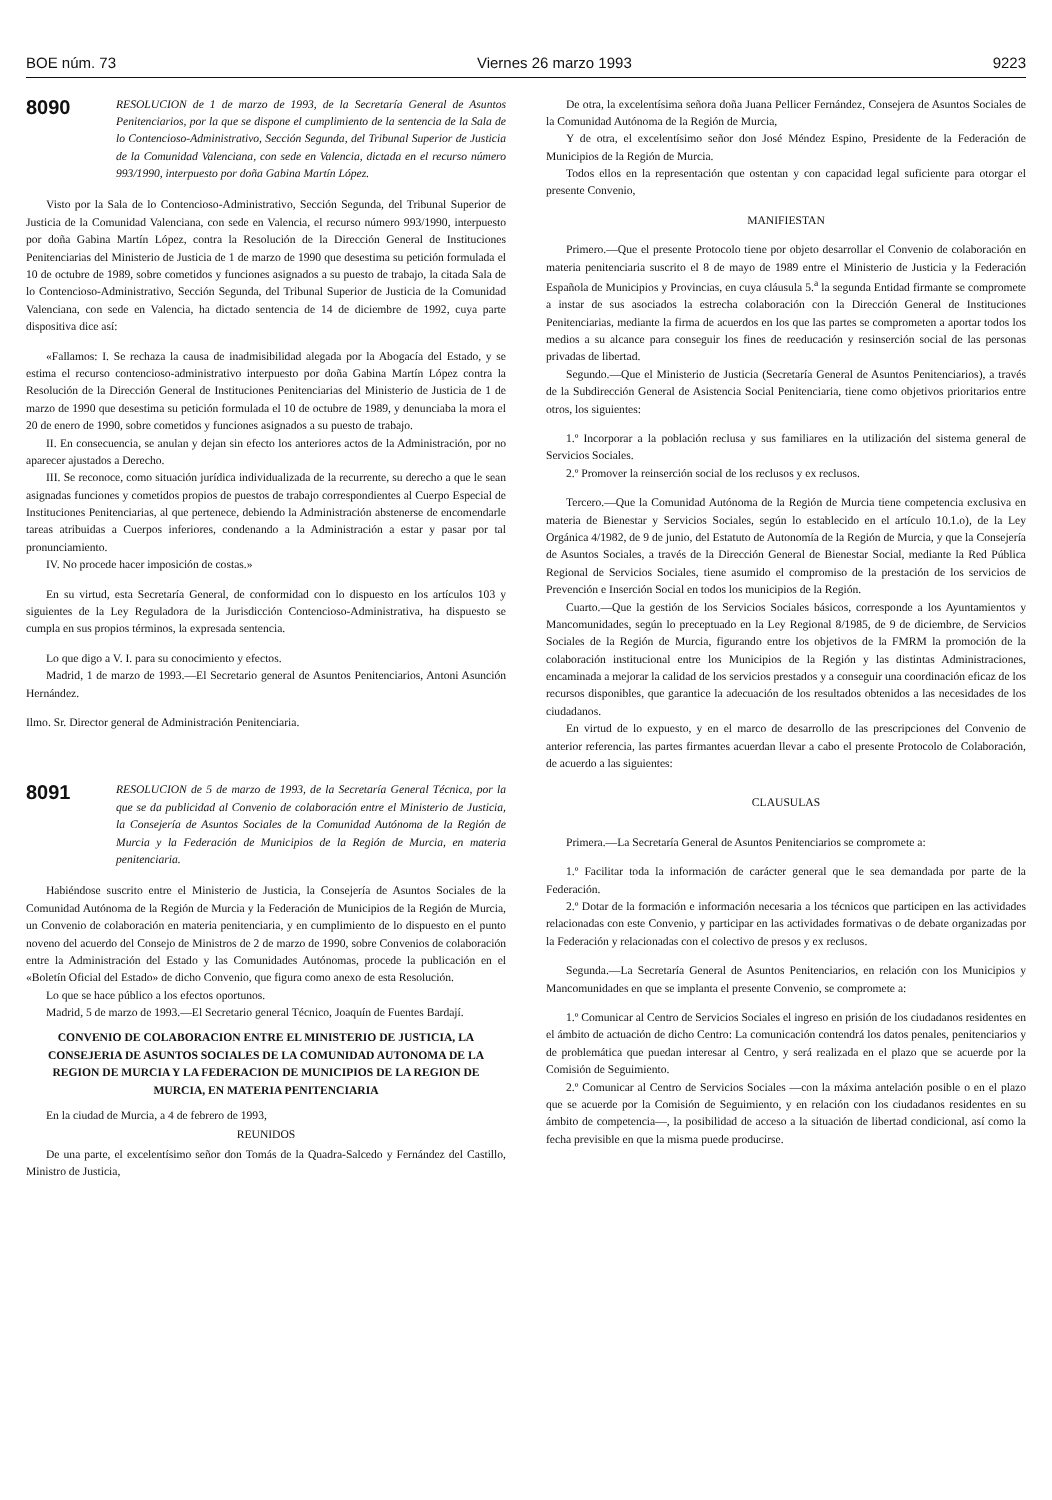BOE núm. 73 Viernes 26 marzo 1993 9223
8090
RESOLUCION de 1 de marzo de 1993, de la Secretaría General de Asuntos Penitenciarios, por la que se dispone el cumplimiento de la sentencia de la Sala de lo Contencioso-Administrativo, Sección Segunda, del Tribunal Superior de Justicia de la Comunidad Valenciana, con sede en Valencia, dictada en el recurso número 993/1990, interpuesto por doña Gabina Martín López.
Visto por la Sala de lo Contencioso-Administrativo, Sección Segunda, del Tribunal Superior de Justicia de la Comunidad Valenciana, con sede en Valencia, el recurso número 993/1990, interpuesto por doña Gabina Martín López, contra la Resolución de la Dirección General de Instituciones Penitenciarias del Ministerio de Justicia de 1 de marzo de 1990 que desestima su petición formulada el 10 de octubre de 1989, sobre cometidos y funciones asignados a su puesto de trabajo, la citada Sala de lo Contencioso-Administrativo, Sección Segunda, del Tribunal Superior de Justicia de la Comunidad Valenciana, con sede en Valencia, ha dictado sentencia de 14 de diciembre de 1992, cuya parte dispositiva dice así:
«Fallamos: I. Se rechaza la causa de inadmisibilidad alegada por la Abogacía del Estado, y se estima el recurso contencioso-administrativo interpuesto por doña Gabina Martín López contra la Resolución de la Dirección General de Instituciones Penitenciarias del Ministerio de Justicia de 1 de marzo de 1990 que desestima su petición formulada el 10 de octubre de 1989, y denunciaba la mora el 20 de enero de 1990, sobre cometidos y funciones asignados a su puesto de trabajo.
II. En consecuencia, se anulan y dejan sin efecto los anteriores actos de la Administración, por no aparecer ajustados a Derecho.
III. Se reconoce, como situación jurídica individualizada de la recurrente, su derecho a que le sean asignadas funciones y cometidos propios de puestos de trabajo correspondientes al Cuerpo Especial de Instituciones Penitenciarias, al que pertenece, debiendo la Administración abstenerse de encomendarle tareas atribuidas a Cuerpos inferiores, condenando a la Administración a estar y pasar por tal pronunciamiento.
IV. No procede hacer imposición de costas.»
En su virtud, esta Secretaría General, de conformidad con lo dispuesto en los artículos 103 y siguientes de la Ley Reguladora de la Jurisdicción Contencioso-Administrativa, ha dispuesto se cumpla en sus propios términos, la expresada sentencia.
Lo que digo a V. I. para su conocimiento y efectos.
Madrid, 1 de marzo de 1993.—El Secretario general de Asuntos Penitenciarios, Antoni Asunción Hernández.
Ilmo. Sr. Director general de Administración Penitenciaria.
8091
RESOLUCION de 5 de marzo de 1993, de la Secretaría General Técnica, por la que se da publicidad al Convenio de colaboración entre el Ministerio de Justicia, la Consejería de Asuntos Sociales de la Comunidad Autónoma de la Región de Murcia y la Federación de Municipios de la Región de Murcia, en materia penitenciaria.
Habiéndose suscrito entre el Ministerio de Justicia, la Consejería de Asuntos Sociales de la Comunidad Autónoma de la Región de Murcia y la Federación de Municipios de la Región de Murcia, un Convenio de colaboración en materia penitenciaria, y en cumplimiento de lo dispuesto en el punto noveno del acuerdo del Consejo de Ministros de 2 de marzo de 1990, sobre Convenios de colaboración entre la Administración del Estado y las Comunidades Autónomas, procede la publicación en el «Boletín Oficial del Estado» de dicho Convenio, que figura como anexo de esta Resolución.
Lo que se hace público a los efectos oportunos.
Madrid, 5 de marzo de 1993.—El Secretario general Técnico, Joaquín de Fuentes Bardají.
CONVENIO DE COLABORACION ENTRE EL MINISTERIO DE JUSTICIA, LA CONSEJERIA DE ASUNTOS SOCIALES DE LA COMUNIDAD AUTONOMA DE LA REGION DE MURCIA Y LA FEDERACION DE MUNICIPIOS DE LA REGION DE MURCIA, EN MATERIA PENITENCIARIA
En la ciudad de Murcia, a 4 de febrero de 1993,
REUNIDOS
De una parte, el excelentísimo señor don Tomás de la Quadra-Salcedo y Fernández del Castillo, Ministro de Justicia,
De otra, la excelentísima señora doña Juana Pellicer Fernández, Consejera de Asuntos Sociales de la Comunidad Autónoma de la Región de Murcia,
Y de otra, el excelentísimo señor don José Méndez Espino, Presidente de la Federación de Municipios de la Región de Murcia.
Todos ellos en la representación que ostentan y con capacidad legal suficiente para otorgar el presente Convenio,
MANIFIESTAN
Primero.—Que el presente Protocolo tiene por objeto desarrollar el Convenio de colaboración en materia penitenciaria suscrito el 8 de mayo de 1989 entre el Ministerio de Justicia y la Federación Española de Municipios y Provincias, en cuya cláusula 5.<sup>a</sup> la segunda Entidad firmante se compromete a instar de sus asociados la estrecha colaboración con la Dirección General de Instituciones Penitenciarias, mediante la firma de acuerdos en los que las partes se comprometen a aportar todos los medios a su alcance para conseguir los fines de reeducación y resinserción social de las personas privadas de libertad.
Segundo.—Que el Ministerio de Justicia (Secretaría General de Asuntos Penitenciarios), a través de la Subdirección General de Asistencia Social Penitenciaria, tiene como objetivos prioritarios entre otros, los siguientes:
1.º Incorporar a la población reclusa y sus familiares en la utilización del sistema general de Servicios Sociales.
2.º Promover la reinserción social de los reclusos y ex reclusos.
Tercero.—Que la Comunidad Autónoma de la Región de Murcia tiene competencia exclusiva en materia de Bienestar y Servicios Sociales, según lo establecido en el artículo 10.1.o), de la Ley Orgánica 4/1982, de 9 de junio, del Estatuto de Autonomía de la Región de Murcia, y que la Consejería de Asuntos Sociales, a través de la Dirección General de Bienestar Social, mediante la Red Pública Regional de Servicios Sociales, tiene asumido el compromiso de la prestación de los servicios de Prevención e Inserción Social en todos los municipios de la Región.
Cuarto.—Que la gestión de los Servicios Sociales básicos, corresponde a los Ayuntamientos y Mancomunidades, según lo preceptuado en la Ley Regional 8/1985, de 9 de diciembre, de Servicios Sociales de la Región de Murcia, figurando entre los objetivos de la FMRM la promoción de la colaboración institucional entre los Municipios de la Región y las distintas Administraciones, encaminada a mejorar la calidad de los servicios prestados y a conseguir una coordinación eficaz de los recursos disponibles, que garantice la adecuación de los resultados obtenidos a las necesidades de los ciudadanos.
En virtud de lo expuesto, y en el marco de desarrollo de las prescripciones del Convenio de anterior referencia, las partes firmantes acuerdan llevar a cabo el presente Protocolo de Colaboración, de acuerdo a las siguientes:
CLAUSULAS
Primera.—La Secretaría General de Asuntos Penitenciarios se compromete a:
1.º Facilitar toda la información de carácter general que le sea demandada por parte de la Federación.
2.º Dotar de la formación e información necesaria a los técnicos que participen en las actividades relacionadas con este Convenio, y participar en las actividades formativas o de debate organizadas por la Federación y relacionadas con el colectivo de presos y ex reclusos.
Segunda.—La Secretaría General de Asuntos Penitenciarios, en relación con los Municipios y Mancomunidades en que se implanta el presente Convenio, se compromete a:
1.º Comunicar al Centro de Servicios Sociales el ingreso en prisión de los ciudadanos residentes en el ámbito de actuación de dicho Centro: La comunicación contendrá los datos penales, penitenciarios y de problemática que puedan interesar al Centro, y será realizada en el plazo que se acuerde por la Comisión de Seguimiento.
2.º Comunicar al Centro de Servicios Sociales —con la máxima antelación posible o en el plazo que se acuerde por la Comisión de Seguimiento, y en relación con los ciudadanos residentes en su ámbito de competencia—, la posibilidad de acceso a la situación de libertad condicional, así como la fecha previsible en que la misma puede producirse.